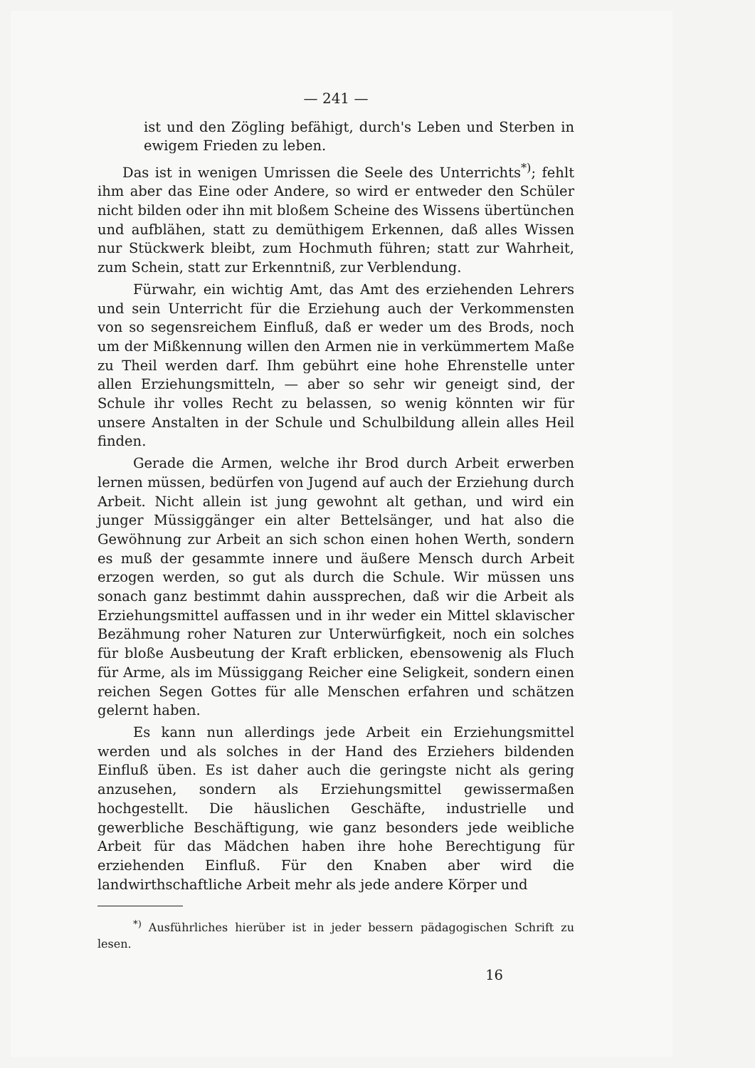— 241 —
ist und den Zögling befähigt, durch's Leben und Sterben in ewigem Frieden zu leben.
Das ist in wenigen Umrissen die Seele des Unterrichts<sup>*)</sup>; fehlt ihm aber das Eine oder Andere, so wird er entweder den Schüler nicht bilden oder ihn mit bloßem Scheine des Wissens übertünchen und aufblähen, statt zu demüthigem Erkennen, daß alles Wissen nur Stückwerk bleibt, zum Hochmuth führen; statt zur Wahrheit, zum Schein, statt zur Erkenntniß, zur Verblendung.
Fürwahr, ein wichtig Amt, das Amt des erziehenden Lehrers und sein Unterricht für die Erziehung auch der Verkommensten von so segensreichem Einfluß, daß er weder um des Brods, noch um der Mißkennung willen den Armen nie in verkümmertem Maße zu Theil werden darf. Ihm gebührt eine hohe Ehrenstelle unter allen Erziehungsmitteln, — aber so sehr wir geneigt sind, der Schule ihr volles Recht zu belassen, so wenig könnten wir für unsere Anstalten in der Schule und Schulbildung allein alles Heil finden.
Gerade die Armen, welche ihr Brod durch Arbeit erwerben lernen müssen, bedürfen von Jugend auf auch der Erziehung durch Arbeit. Nicht allein ist jung gewohnt alt gethan, und wird ein junger Müssiggänger ein alter Bettelsänger, und hat also die Gewöhnung zur Arbeit an sich schon einen hohen Werth, sondern es muß der gesammte innere und äußere Mensch durch Arbeit erzogen werden, so gut als durch die Schule. Wir müssen uns sonach ganz bestimmt dahin aussprechen, daß wir die Arbeit als Erziehungsmittel auffassen und in ihr weder ein Mittel sklavischer Bezähmung roher Naturen zur Unterwürfigkeit, noch ein solches für bloße Ausbeutung der Kraft erblicken, ebensowenig als Fluch für Arme, als im Müssiggang Reicher eine Seligkeit, sondern einen reichen Segen Gottes für alle Menschen erfahren und schätzen gelernt haben.
Es kann nun allerdings jede Arbeit ein Erziehungsmittel werden und als solches in der Hand des Erziehers bildenden Einfluß üben. Es ist daher auch die geringste nicht als gering anzusehen, sondern als Erziehungsmittel gewissermaßen hochgestellt. Die häuslichen Geschäfte, industrielle und gewerbliche Beschäftigung, wie ganz besonders jede weibliche Arbeit für das Mädchen haben ihre hohe Berechtigung für erziehenden Einfluß. Für den Knaben aber wird die landwirthschaftliche Arbeit mehr als jede andere Körper und
<sup>*)</sup> Ausführliches hierüber ist in jeder bessern pädagogischen Schrift zu lesen.
16